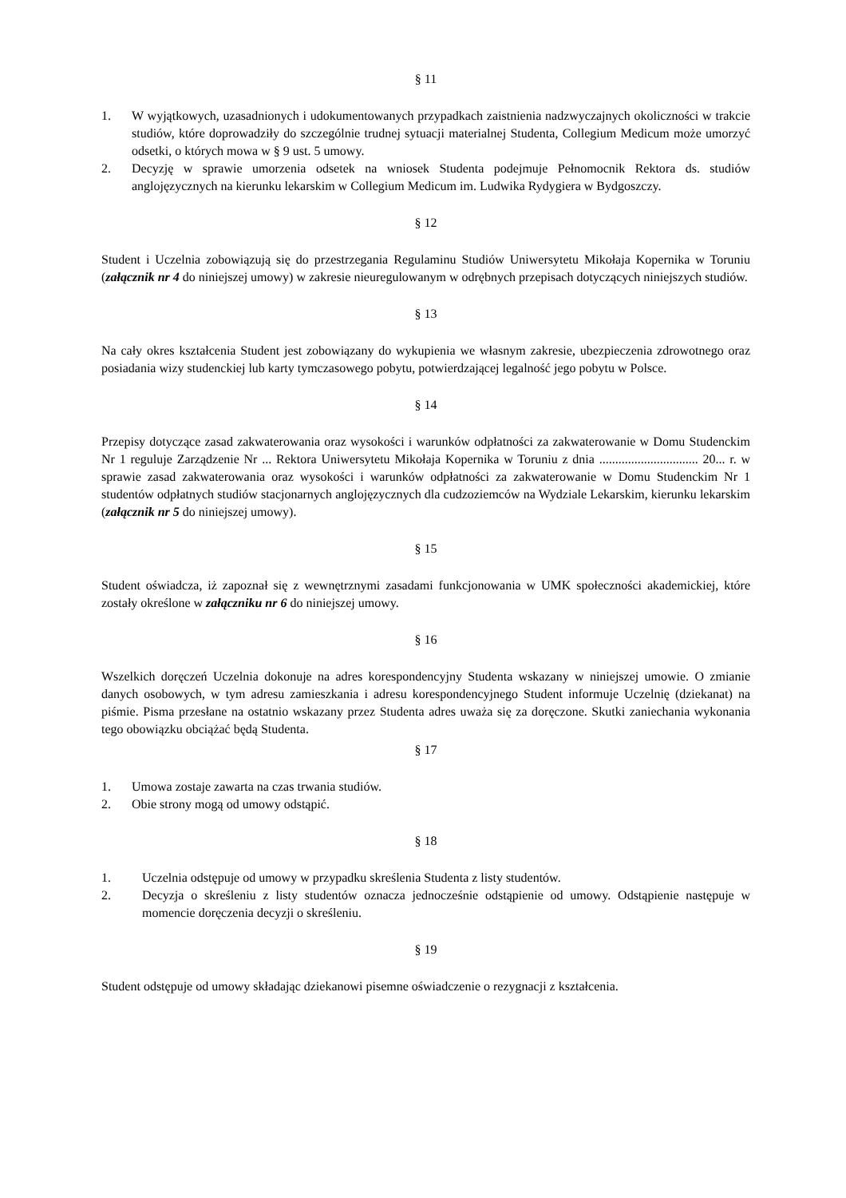§ 11
1. W wyjątkowych, uzasadnionych i udokumentowanych przypadkach zaistnienia nadzwyczajnych okoliczności w trakcie studiów, które doprowadziły do szczególnie trudnej sytuacji materialnej Studenta, Collegium Medicum może umorzyć odsetki, o których mowa w § 9 ust. 5 umowy.
2. Decyzję w sprawie umorzenia odsetek na wniosek Studenta podejmuje Pełnomocnik Rektora ds. studiów anglojęzycznych na kierunku lekarskim w Collegium Medicum im. Ludwika Rydygiera w Bydgoszczy.
§ 12
Student i Uczelnia zobowiązują się do przestrzegania Regulaminu Studiów Uniwersytetu Mikołaja Kopernika w Toruniu (załącznik nr 4 do niniejszej umowy) w zakresie nieuregulowanym w odrębnych przepisach dotyczących niniejszych studiów.
§ 13
Na cały okres kształcenia Student jest zobowiązany do wykupienia we własnym zakresie, ubezpieczenia zdrowotnego oraz posiadania wizy studenckiej lub karty tymczasowego pobytu, potwierdzającej legalność jego pobytu w Polsce.
§ 14
Przepisy dotyczące zasad zakwaterowania oraz wysokości i warunków odpłatności za zakwaterowanie w Domu Studenckim Nr 1 reguluje Zarządzenie Nr ... Rektora Uniwersytetu Mikołaja Kopernika w Toruniu z dnia ............................... 20... r. w sprawie zasad zakwaterowania oraz wysokości i warunków odpłatności za zakwaterowanie w Domu Studenckim Nr 1 studentów odpłatnych studiów stacjonarnych anglojęzycznych dla cudzoziemców na Wydziale Lekarskim, kierunku lekarskim (załącznik nr 5 do niniejszej umowy).
§ 15
Student oświadcza, iż zapoznał się z wewnętrznymi zasadami funkcjonowania w UMK społeczności akademickiej, które zostały określone w załączniku nr 6 do niniejszej umowy.
§ 16
Wszelkich doręczeń Uczelnia dokonuje na adres korespondencyjny Studenta wskazany w niniejszej umowie. O zmianie danych osobowych, w tym adresu zamieszkania i adresu korespondencyjnego Student informuje Uczelnię (dziekanat) na piśmie. Pisma przesłane na ostatnio wskazany przez Studenta adres uważa się za doręczone. Skutki zaniechania wykonania tego obowiązku obciążać będą Studenta.
§ 17
1. Umowa zostaje zawarta na czas trwania studiów.
2. Obie strony mogą od umowy odstąpić.
§ 18
1. Uczelnia odstępuje od umowy w przypadku skreślenia Studenta z listy studentów.
2. Decyzja o skreśleniu z listy studentów oznacza jednocześnie odstąpienie od umowy. Odstąpienie następuje w momencie doręczenia decyzji o skreśleniu.
§ 19
Student odstępuje od umowy składając dziekanowi pisemne oświadczenie o rezygnacji z kształcenia.